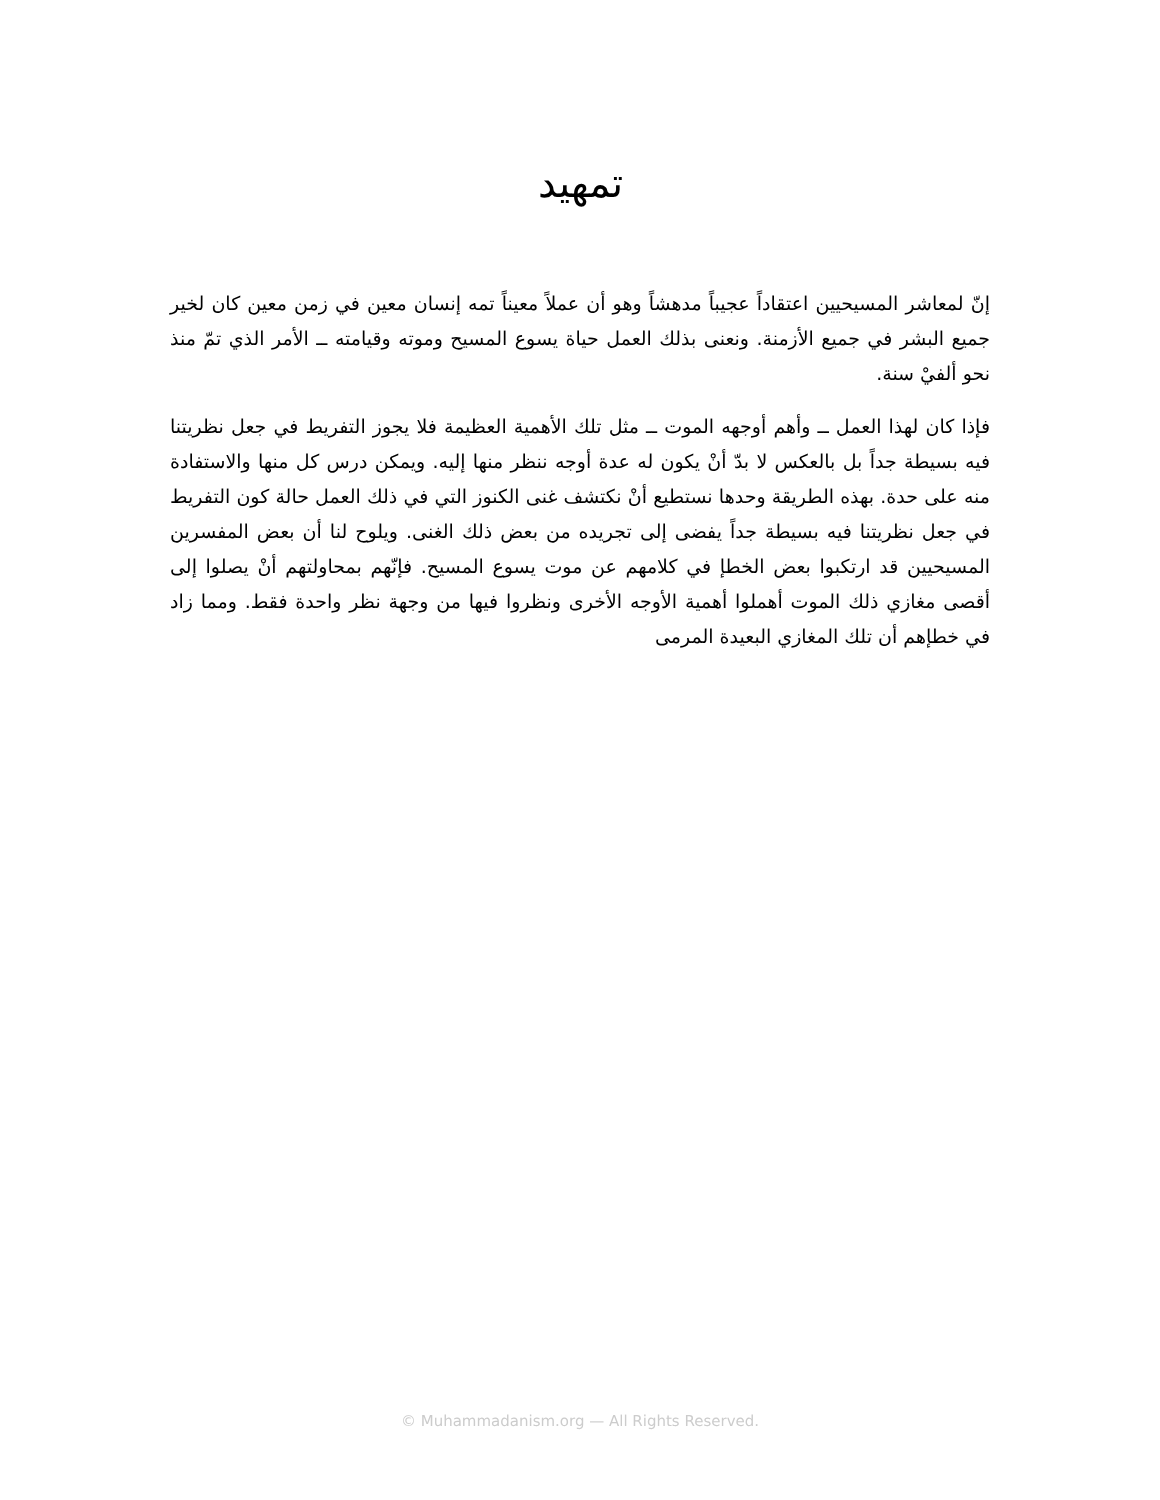تمهيد
إنّ لمعاشر المسيحيين اعتقاداً عجيباً مدهشاً وهو أن عملاً معيناً تمه إنسان معين في زمن معين كان لخير جميع البشر في جميع الأزمنة. ونعنى بذلك العمل حياة يسوع المسيح وموته وقيامته ــ الأمر الذي تمّ منذ نحو ألفيْ سنة.
فإذا كان لهذا العمل ــ وأهم أوجهه الموت ــ مثل تلك الأهمية العظيمة فلا يجوز التفريط في جعل نظريتنا فيه بسيطة جداً بل بالعكس لا بدّ أنْ يكون له عدة أوجه ننظر منها إليه. ويمكن درس كل منها والاستفادة منه على حدة. بهذه الطريقة وحدها نستطيع أنْ نكتشف غنى الكنوز التي في ذلك العمل حالة كون التفريط في جعل نظريتنا فيه بسيطة جداً يفضى إلى تجريده من بعض ذلك الغنى. ويلوح لنا أن بعض المفسرين المسيحيين قد ارتكبوا بعض الخطإ في كلامهم عن موت يسوع المسيح. فإنّهم بمحاولتهم أنْ يصلوا إلى أقصى مغازي ذلك الموت أهملوا أهمية الأوجه الأخرى ونظروا فيها من وجهة نظر واحدة فقط. ومما زاد في خطإهم أن تلك المغازي البعيدة المرمى
© Muhammadanism.org — All Rights Reserved.